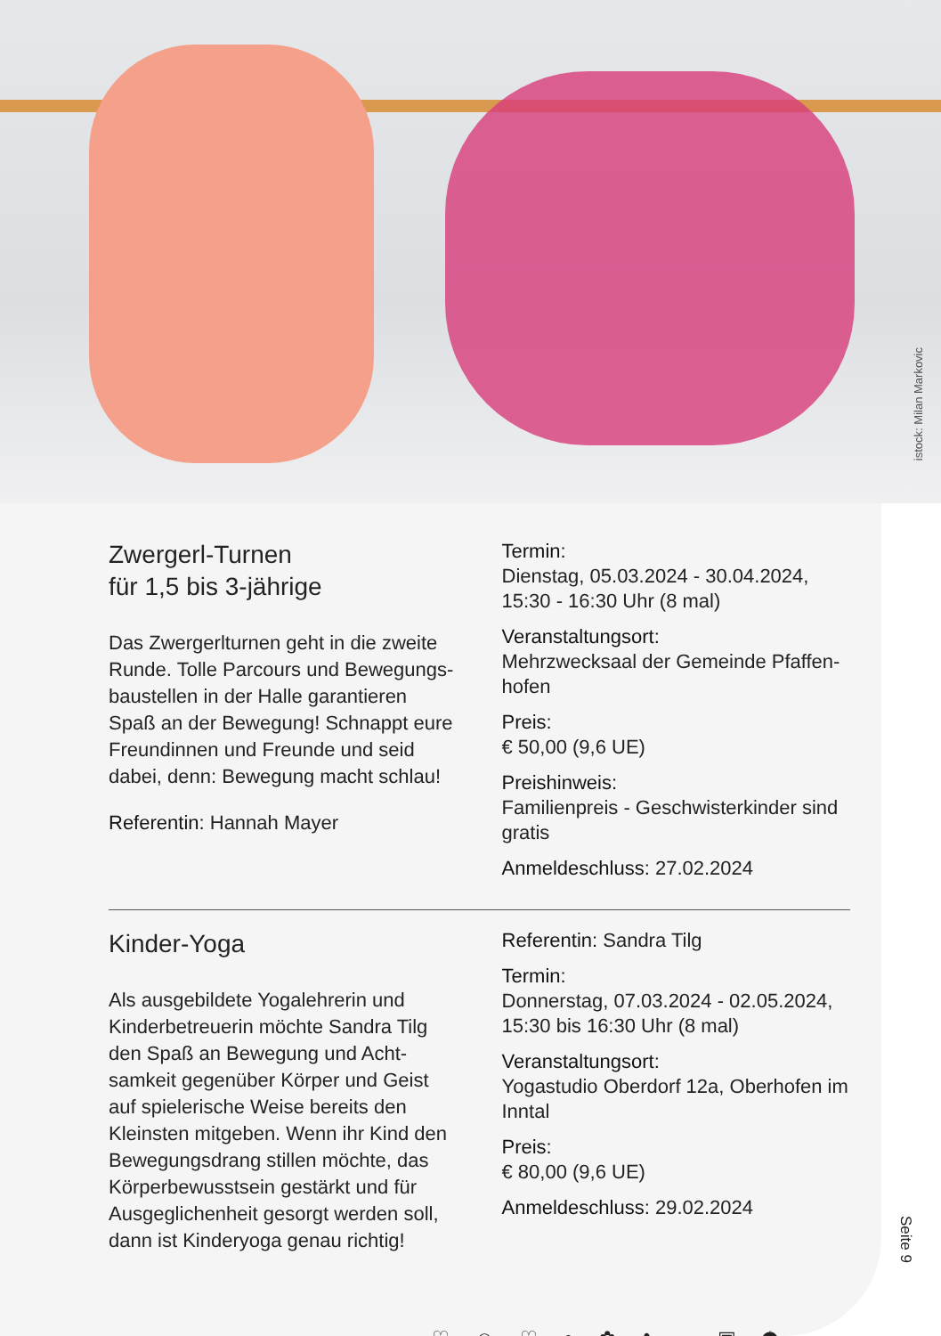istock: Milan Markovic
Zwergerl-Turnen
für 1,5 bis 3-jährige
Das Zwergerlturnen geht in die zweite Runde. Tolle Parcours und Bewegungs­baustellen in der Halle garantieren Spaß an der Bewegung! Schnappt eure Freundinnen und Freunde und seid dabei, denn: Bewegung macht schlau!
Referentin: Hannah Mayer
Termin:
Dienstag, 05.03.2024 - 30.04.2024, 15:30 - 16:30 Uhr (8 mal)
Veranstaltungsort:
Mehrzwecksaal der Gemeinde Pfaffen­hofen
Preis:
€ 50,00 (9,6 UE)
Preishinweis:
Familienpreis - Geschwisterkinder sind gratis
Anmeldeschluss: 27.02.2024
Kinder-Yoga
Als ausgebildete Yogalehrerin und Kinderbetreuerin möchte Sandra Tilg den Spaß an Bewegung und Acht­samkeit gegenüber Körper und Geist auf spielerische Weise bereits den Kleinsten mitgeben. Wenn ihr Kind den Bewegungsdrang stillen möchte, das Körperbewusstsein gestärkt und für Ausgeglichenheit gesorgt werden soll, dann ist Kinderyoga genau richtig!
Referentin: Sandra Tilg
Termin:
Donnerstag, 07.03.2024 - 02.05.2024, 15:30 bis 16:30 Uhr (8 mal)
Veranstaltungsort:
Yogastudio Oberdorf 12a, Oberhofen im Inntal
Preis:
€ 80,00 (9,6 UE)
Anmeldeschluss: 29.02.2024
Seite 9
♡ ☺ ♡ ● ✿ ♣ ═ ▣ ☂